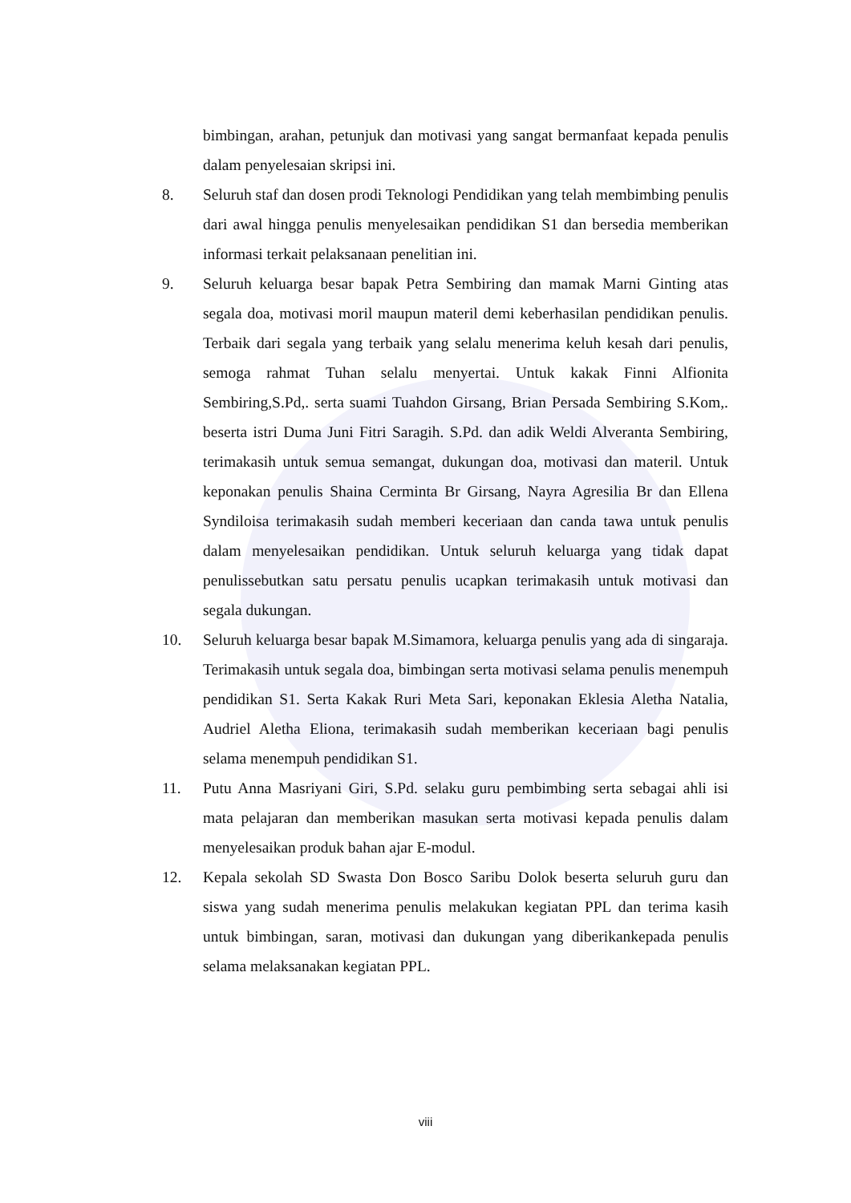bimbingan, arahan, petunjuk dan motivasi yang sangat bermanfaat kepada penulis dalam penyelesaian skripsi ini.
8. Seluruh staf dan dosen prodi Teknologi Pendidikan yang telah membimbing penulis dari awal hingga penulis menyelesaikan pendidikan S1 dan bersedia memberikan informasi terkait pelaksanaan penelitian ini.
9. Seluruh keluarga besar bapak Petra Sembiring dan mamak Marni Ginting atas segala doa, motivasi moril maupun materil demi keberhasilan pendidikan penulis. Terbaik dari segala yang terbaik yang selalu menerima keluh kesah dari penulis, semoga rahmat Tuhan selalu menyertai. Untuk kakak Finni Alfionita Sembiring,S.Pd,. serta suami Tuahdon Girsang, Brian Persada Sembiring S.Kom,. beserta istri Duma Juni Fitri Saragih. S.Pd. dan adik Weldi Alveranta Sembiring, terimakasih untuk semua semangat, dukungan doa, motivasi dan materil. Untuk keponakan penulis Shaina Cerminta Br Girsang, Nayra Agresilia Br dan Ellena Syndiloisa terimakasih sudah memberi keceriaan dan canda tawa untuk penulis dalam menyelesaikan pendidikan. Untuk seluruh keluarga yang tidak dapat penulissebutkan satu persatu penulis ucapkan terimakasih untuk motivasi dan segala dukungan.
10. Seluruh keluarga besar bapak M.Simamora, keluarga penulis yang ada di singaraja. Terimakasih untuk segala doa, bimbingan serta motivasi selama penulis menempuh pendidikan S1. Serta Kakak Ruri Meta Sari, keponakan Eklesia Aletha Natalia, Audriel Aletha Eliona, terimakasih sudah memberikan keceriaan bagi penulis selama menempuh pendidikan S1.
11. Putu Anna Masriyani Giri, S.Pd. selaku guru pembimbing serta sebagai ahli isi mata pelajaran dan memberikan masukan serta motivasi kepada penulis dalam menyelesaikan produk bahan ajar E-modul.
12. Kepala sekolah SD Swasta Don Bosco Saribu Dolok beserta seluruh guru dan siswa yang sudah menerima penulis melakukan kegiatan PPL dan terima kasih untuk bimbingan, saran, motivasi dan dukungan yang diberikankepada penulis selama melaksanakan kegiatan PPL.
viii